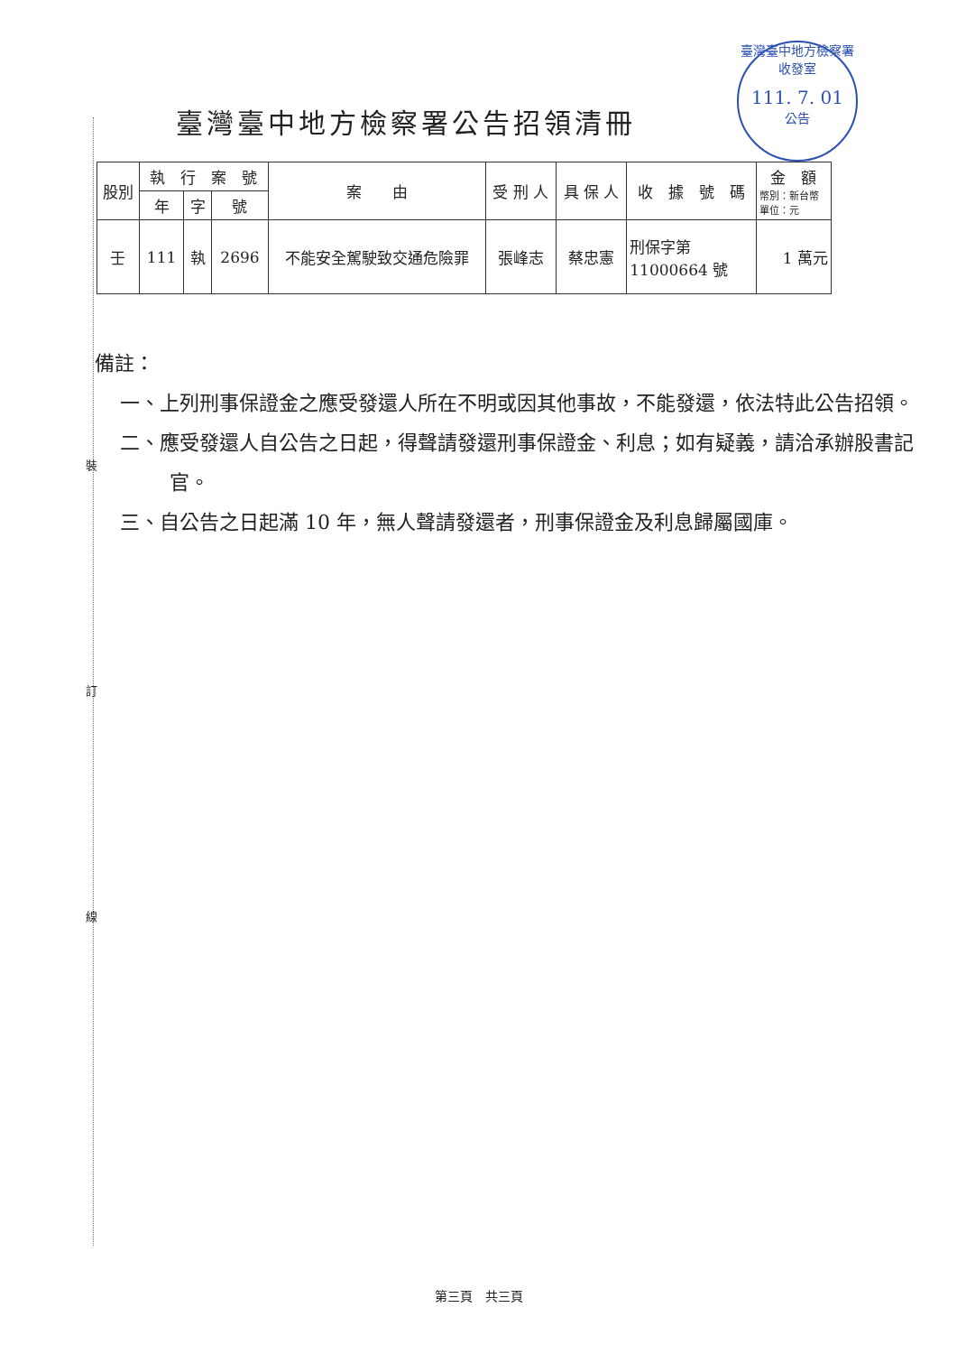臺灣臺中地方檢察署
收發室
111. 7. 01
公告
臺灣臺中地方檢察署公告招領清冊
| 股別 | 執 行 案 號 | | | 案 由 | 受 刑 人 | 具 保 人 | 收 據 號 碼 | 金 額 幣別：新台幣 單位：元 |
| --- | --- | --- | --- | --- | --- | --- | --- | --- |
| | 年 | 字 | 號 | | | | | |
| 壬 | 111 | 執 | 2696 | 不能安全駕駛致交通危險罪 | 張峰志 | 蔡忠憲 | 刑保字第 11000664 號 | 1 萬元 |
備註：
一、上列刑事保證金之應受發還人所在不明或因其他事故，不能發還，依法特此公告招領。
二、應受發還人自公告之日起，得聲請發還刑事保證金、利息；如有疑義，請洽承辦股書記官。
三、自公告之日起滿 10 年，無人聲請發還者，刑事保證金及利息歸屬國庫。
裝
訂
線
第三頁　共三頁